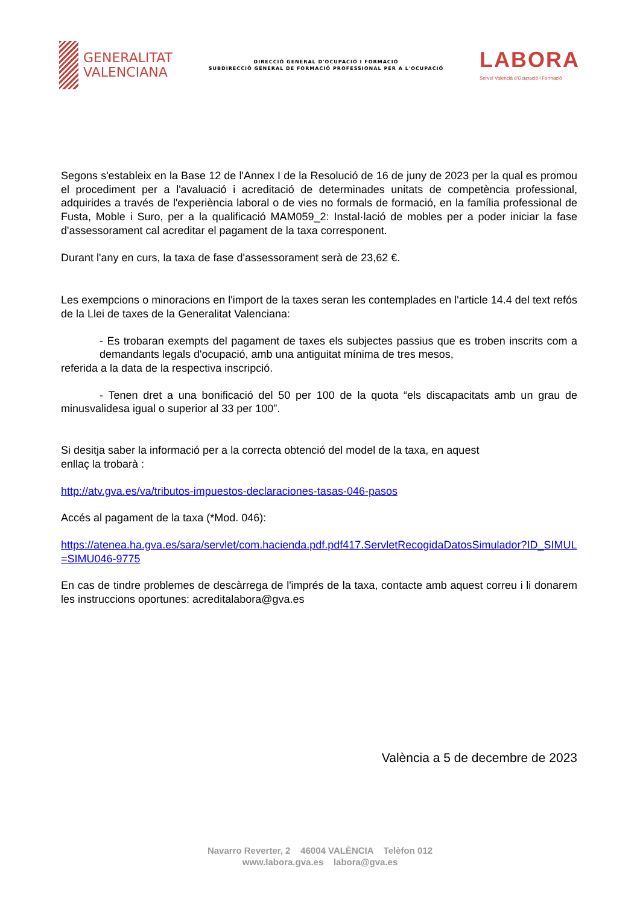GENERALITAT
VALENCIANA
DIRECCIÓ GENERAL D'OCUPACIÓ I FORMACIÓ
SUBDIRECCIÓ GENERAL DE FORMACIÓ PROFESSIONAL PER A L'OCUPACIÓ
LABORA
Servei Valencià d'Ocupació i Formació
Segons s'estableix en la Base 12 de l'Annex I de la Resolució de 16 de juny de 2023 per la qual es promou el procediment per a l'avaluació i acreditació de determinades unitats de competència professional, adquirides a través de l'experiència laboral o de vies no formals de formació, en la família professional de Fusta, Moble i Suro, per a la qualificació MAM059_2: Instal·lació de mobles per a poder iniciar la fase d'assessorament cal acreditar el pagament de la taxa corresponent.
Durant l'any en curs, la taxa de fase d'assessorament serà de 23,62 €.
Les exempcions o minoracions en l'import de la taxes seran les contemplades en l'article 14.4 del text refós de la Llei de taxes de la Generalitat Valenciana:
- Es trobaran exempts del pagament de taxes els subjectes passius que es troben inscrits com a demandants legals d'ocupació, amb una antiguitat mínima de tres mesos,
referida a la data de la respectiva inscripció.
- Tenen dret a una bonificació del 50 per 100 de la quota “els discapacitats amb un grau de minusvalidesa igual o superior al 33 per 100”.
Si desitja saber la informació per a la correcta obtenció del model de la taxa, en aquest
enllaç la trobarà :
http://atv.gva.es/va/tributos-impuestos-declaraciones-tasas-046-pasos
Accés al pagament de la taxa (*Mod. 046):
https://atenea.ha.gva.es/sara/servlet/com.hacienda.pdf.pdf417.ServletRecogidaDatosSimulador?ID_SIMUL=SIMU046-9775
En cas de tindre problemes de descàrrega de l'imprés de la taxa, contacte amb aquest correu i li donarem les instruccions oportunes: acreditalabora@gva.es
València a 5 de decembre de 2023
Navarro Reverter, 2 46004 VALÈNCIA Telèfon 012
www.labora.gva.es labora@gva.es